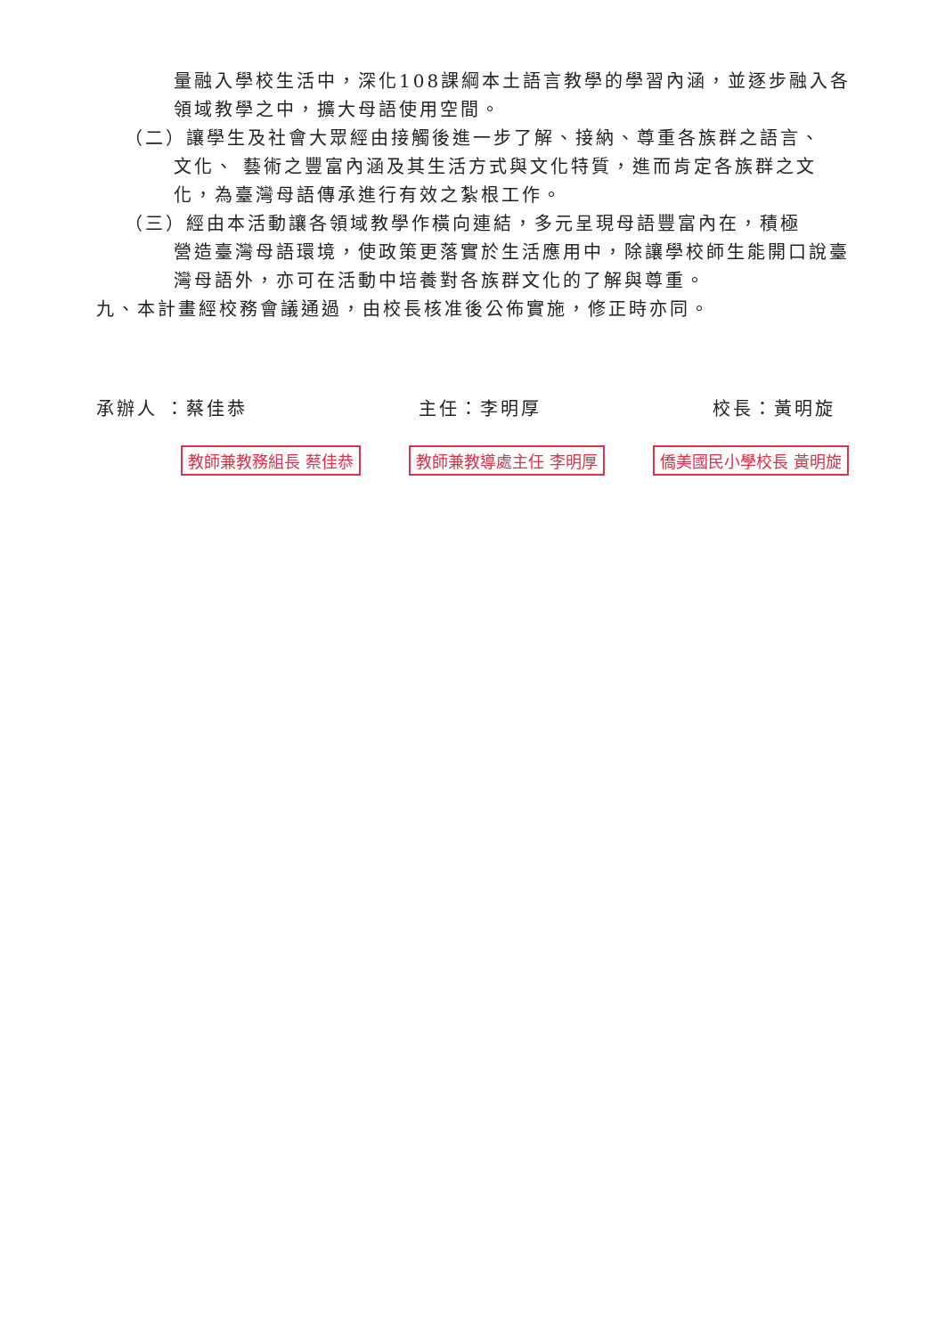量融入學校生活中，深化108課綱本土語言教學的學習內涵，並逐步融入各領域教學之中，擴大母語使用空間。
（二）讓學生及社會大眾經由接觸後進一步了解、接納、尊重各族群之語言、
文化、 藝術之豐富內涵及其生活方式與文化特質，進而肯定各族群之文化，為臺灣母語傳承進行有效之紮根工作。
（三）經由本活動讓各領域教學作橫向連結，多元呈現母語豐富內在，積極
營造臺灣母語環境，使政策更落實於生活應用中，除讓學校師生能開口說臺灣母語外，亦可在活動中培養對各族群文化的了解與尊重。
九、本計畫經校務會議通過，由校長核准後公佈實施，修正時亦同。
承辦人 ：蔡佳恭 主任：李明厚 校長：黃明旋
教師兼教務組長 蔡佳恭 教師兼教導處主任 李明厚 僑美國民小學校長 黃明旋